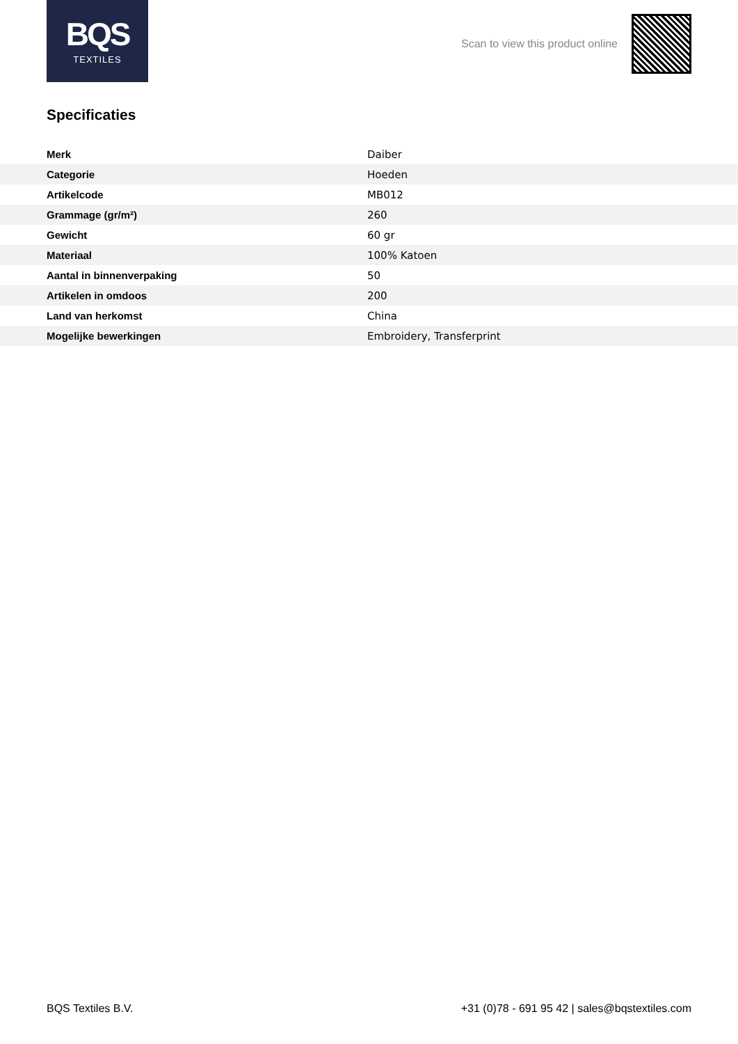BQS
TEXTILES
Scan to view this product online
Specificaties
| Merk | Daiber |
| Categorie | Hoeden |
| Artikelcode | MB012 |
| Grammage (gr/m²) | 260 |
| Gewicht | 60 gr |
| Materiaal | 100% Katoen |
| Aantal in binnenverpaking | 50 |
| Artikelen in omdoos | 200 |
| Land van herkomst | China |
| Mogelijke bewerkingen | Embroidery, Transferprint |
BQS Textiles B.V. +31 (0)78 - 691 95 42 | sales@bqstextiles.com